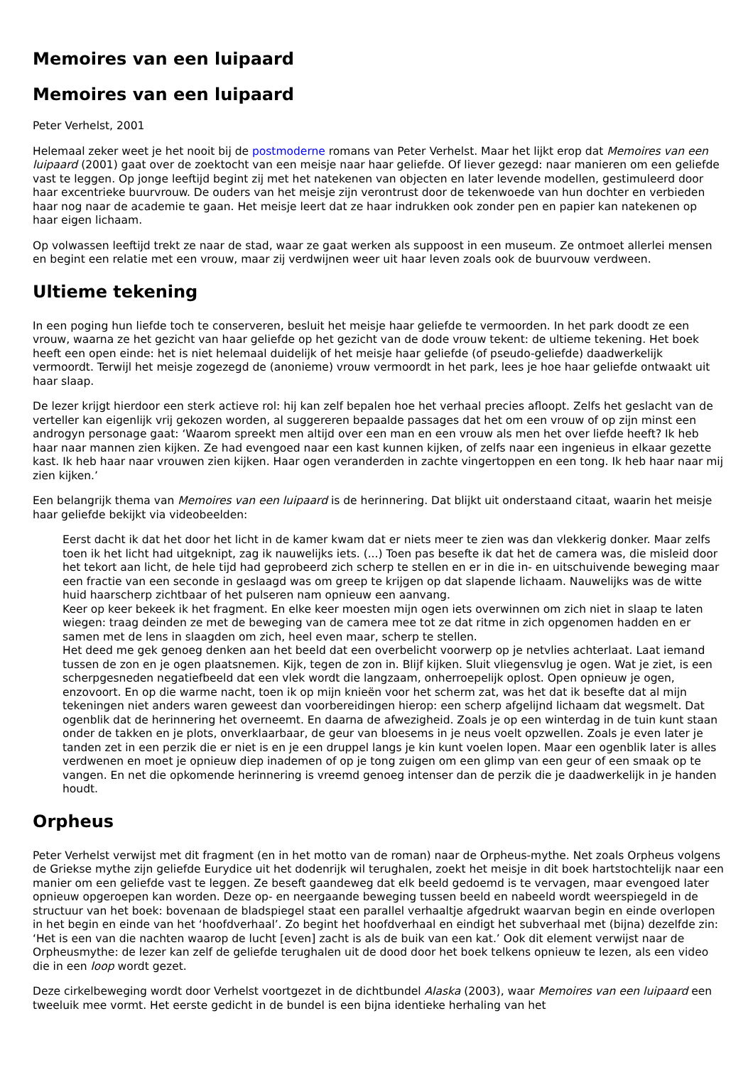Memoires van een luipaard
Memoires van een luipaard
Peter Verhelst, 2001
Helemaal zeker weet je het nooit bij de postmoderne romans van Peter Verhelst. Maar het lijkt erop dat Memoires van een luipaard (2001) gaat over de zoektocht van een meisje naar haar geliefde. Of liever gezegd: naar manieren om een geliefde vast te leggen. Op jonge leeftijd begint zij met het natekenen van objecten en later levende modellen, gestimuleerd door haar excentrieke buurvrouw. De ouders van het meisje zijn verontrust door de tekenwoede van hun dochter en verbieden haar nog naar de academie te gaan. Het meisje leert dat ze haar indrukken ook zonder pen en papier kan natekenen op haar eigen lichaam.
Op volwassen leeftijd trekt ze naar de stad, waar ze gaat werken als suppoost in een museum. Ze ontmoet allerlei mensen en begint een relatie met een vrouw, maar zij verdwijnen weer uit haar leven zoals ook de buurvouw verdween.
Ultieme tekening
In een poging hun liefde toch te conserveren, besluit het meisje haar geliefde te vermoorden. In het park doodt ze een vrouw, waarna ze het gezicht van haar geliefde op het gezicht van de dode vrouw tekent: de ultieme tekening. Het boek heeft een open einde: het is niet helemaal duidelijk of het meisje haar geliefde (of pseudo-geliefde) daadwerkelijk vermoordt. Terwijl het meisje zogezegd de (anonieme) vrouw vermoordt in het park, lees je hoe haar geliefde ontwaakt uit haar slaap.
De lezer krijgt hierdoor een sterk actieve rol: hij kan zelf bepalen hoe het verhaal precies afloopt. Zelfs het geslacht van de verteller kan eigenlijk vrij gekozen worden, al suggereren bepaalde passages dat het om een vrouw of op zijn minst een androgyn personage gaat: ‘Waarom spreekt men altijd over een man en een vrouw als men het over liefde heeft? Ik heb haar naar mannen zien kijken. Ze had evengoed naar een kast kunnen kijken, of zelfs naar een ingenieus in elkaar gezette kast. Ik heb haar naar vrouwen zien kijken. Haar ogen veranderden in zachte vingertoppen en een tong. Ik heb haar naar mij zien kijken.’
Een belangrijk thema van Memoires van een luipaard is de herinnering. Dat blijkt uit onderstaand citaat, waarin het meisje haar geliefde bekijkt via videobeelden:
Eerst dacht ik dat het door het licht in de kamer kwam dat er niets meer te zien was dan vlekkerig donker. Maar zelfs toen ik het licht had uitgeknipt, zag ik nauwelijks iets. (...) Toen pas besefte ik dat het de camera was, die misleid door het tekort aan licht, de hele tijd had geprobeerd zich scherp te stellen en er in die in- en uitschuivende beweging maar een fractie van een seconde in geslaagd was om greep te krijgen op dat slapende lichaam. Nauwelijks was de witte huid haarscherp zichtbaar of het pulseren nam opnieuw een aanvang.
Keer op keer bekeek ik het fragment. En elke keer moesten mijn ogen iets overwinnen om zich niet in slaap te laten wiegen: traag deinden ze met de beweging van de camera mee tot ze dat ritme in zich opgenomen hadden en er samen met de lens in slaagden om zich, heel even maar, scherp te stellen.
Het deed me gek genoeg denken aan het beeld dat een overbelicht voorwerp op je netvlies achterlaat. Laat iemand tussen de zon en je ogen plaatsnemen. Kijk, tegen de zon in. Blijf kijken. Sluit vliegensvlug je ogen. Wat je ziet, is een scherpgesneden negatiefbeeld dat een vlek wordt die langzaam, onherroepelijk oplost. Open opnieuw je ogen, enzovoort. En op die warme nacht, toen ik op mijn knieën voor het scherm zat, was het dat ik besefte dat al mijn tekeningen niet anders waren geweest dan voorbereidingen hierop: een scherp afgelijnd lichaam dat wegsmelt. Dat ogenblik dat de herinnering het overneemt. En daarna de afwezigheid. Zoals je op een winterdag in de tuin kunt staan onder de takken en je plots, onverklaarbaar, de geur van bloesems in je neus voelt opzwellen. Zoals je even later je tanden zet in een perzik die er niet is en je een druppel langs je kin kunt voelen lopen. Maar een ogenblik later is alles verdwenen en moet je opnieuw diep inademen of op je tong zuigen om een glimp van een geur of een smaak op te vangen. En net die opkomende herinnering is vreemd genoeg intenser dan de perzik die je daadwerkelijk in je handen houdt.
Orpheus
Peter Verhelst verwijst met dit fragment (en in het motto van de roman) naar de Orpheus-mythe. Net zoals Orpheus volgens de Griekse mythe zijn geliefde Eurydice uit het dodenrijk wil terughalen, zoekt het meisje in dit boek hartstochtelijk naar een manier om een geliefde vast te leggen. Ze beseft gaandeweg dat elk beeld gedoemd is te vervagen, maar evengoed later opnieuw opgeroepen kan worden. Deze op- en neergaande beweging tussen beeld en nabeeld wordt weerspiegeld in de structuur van het boek: bovenaan de bladspiegel staat een parallel verhaaltje afgedrukt waarvan begin en einde overlopen in het begin en einde van het ‘hoofdverhaal’. Zo begint het hoofdverhaal en eindigt het subverhaal met (bijna) dezelfde zin: ‘Het is een van die nachten waarop de lucht [even] zacht is als de buik van een kat.’ Ook dit element verwijst naar de Orpheusmythe: de lezer kan zelf de geliefde terughalen uit de dood door het boek telkens opnieuw te lezen, als een video die in een loop wordt gezet.
Deze cirkelbeweging wordt door Verhelst voortgezet in de dichtbundel Alaska (2003), waar Memoires van een luipaard een tweeluik mee vormt. Het eerste gedicht in de bundel is een bijna identieke herhaling van het